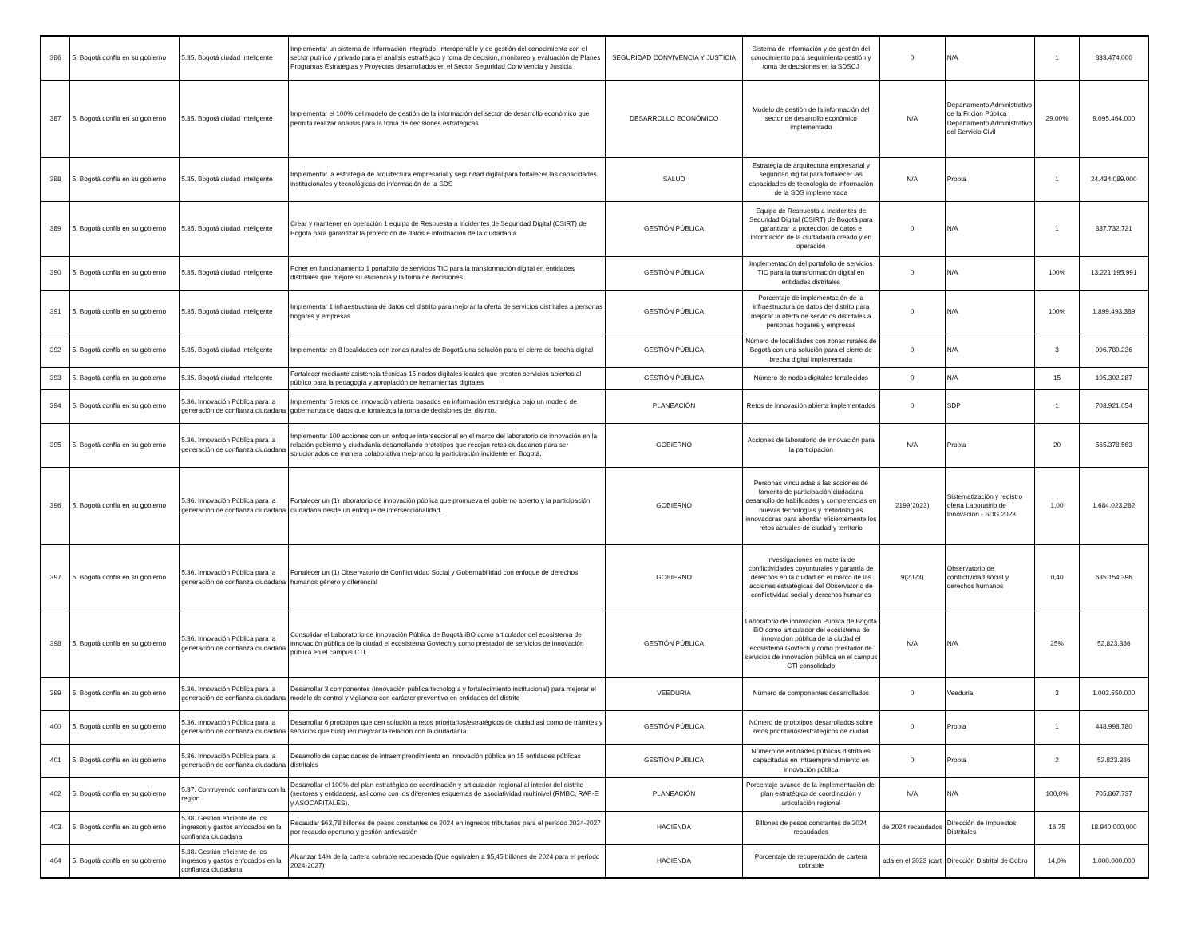| 386 | 5. Bogotá confía en su gobierno | 5.35. Bogotá ciudad Inteligente | Implementar un sistema de información integrado, interoperable y de gestión del conocimiento con el sector publico y privado para el análisis estratégico y toma de decisión, monitoreo y evaluación de Planes Programas Estrategias y Proyectos desarrollados en el Sector Seguridad Convivencia y Justicia | SEGURIDAD CONVIVENCIA Y JUSTICIA | Sistema de Información y de gestión del conocimiento para seguimiento gestión y toma de decisiones en la SDSCJ | 0 | N/A | 1 | 833.474.000 |
| 387 | 5. Bogotá confía en su gobierno | 5.35. Bogotá ciudad Inteligente | Implementar el 100% del modelo de gestión de la información del sector de desarrollo económico que permita realizar análisis para la toma de decisiones estratégicas | DESARROLLO ECONÓMICO | Modelo de gestión de la información del sector de desarrollo económico implementado | N/A | Departamento Administrativo de la Fnción Pública Departamento Administrativo del Servicio Civil | 29,00% | 9.095.464.000 |
| 388 | 5. Bogotá confía en su gobierno | 5.35. Bogotá ciudad Inteligente | Implementar la estrategia de arquitectura empresarial y seguridad digital para fortalecer las capacidades institucionales y tecnológicas de información de la SDS | SALUD | Estrategia de arquitectura empresarial y seguridad digital para fortalecer las capacidades de tecnología de información de la SDS implementada | N/A | Propia | 1 | 24.434.089.000 |
| 389 | 5. Bogotá confía en su gobierno | 5.35. Bogotá ciudad Inteligente | Crear y mantener en operación 1 equipo de Respuesta a Incidentes de Seguridad Digital (CSIRT) de Bogotá para garantizar la protección de datos e información de la ciudadanía | GESTIÓN PÚBLICA | Equipo de Respuesta a Incidentes de Seguridad Digital (CSIRT) de Bogotá para garantizar la protección de datos e información de la ciudadanía creado y en operación | 0 | N/A | 1 | 837.732.721 |
| 390 | 5. Bogotá confía en su gobierno | 5.35. Bogotá ciudad Inteligente | Poner en funcionamiento 1 portafolio de servicios TIC para la transformación digital en entidades distritales que mejore su eficiencia y la toma de decisiones | GESTIÓN PÚBLICA | Implementación del portafolio de servicios TIC para la transformación digital en entidades distritales | 0 | N/A | 100% | 13.221.195.991 |
| 391 | 5. Bogotá confía en su gobierno | 5.35. Bogotá ciudad Inteligente | Implementar 1 infraestructura de datos del distrito para mejorar la oferta de servicios distritales a personas hogares y empresas | GESTIÓN PÚBLICA | Porcentaje de implementación de la infraestructura de datos del distrito para mejorar la oferta de servicios distritales a personas hogares y empresas | 0 | N/A | 100% | 1.899.493.389 |
| 392 | 5. Bogotá confía en su gobierno | 5.35. Bogotá ciudad Inteligente | Implementar en 8 localidades con zonas rurales de Bogotá una solución para el cierre de brecha digital | GESTIÓN PÚBLICA | Número de localidades con zonas rurales de Bogotá con una solución para el cierre de brecha digital implementada | 0 | N/A | 3 | 996.789.236 |
| 393 | 5. Bogotá confía en su gobierno | 5.35. Bogotá ciudad Inteligente | Fortalecer mediante asistencia técnicas 15 nodos digitales locales que presten servicios abiertos al público para la pedagogía y apropiación de herramientas digitales | GESTIÓN PÚBLICA | Número de nodos digitales fortalecidos | 0 | N/A | 15 | 195.302.287 |
| 394 | 5. Bogotá confía en su gobierno | 5.36. Innovación Pública para la generación de confianza ciudadana | Implementar 5 retos de innovación abierta basados en información estratégica bajo un modelo de gobernanza de datos que fortalezca la toma de decisiones del distrito. | PLANEACIÓN | Retos de innovación abierta implementados | 0 | SDP | 1 | 703.921.054 |
| 395 | 5. Bogotá confía en su gobierno | 5.36. Innovación Pública para la generación de confianza ciudadana | Implementar 100 acciones con un enfoque interseccional en el marco del laboratorio de innovación en la relación gobierno y ciudadanía desarrollando prototipos que recojan retos ciudadanos para ser solucionados de manera colaborativa mejorando la participación incidente en Bogotá. | GOBIERNO | Acciones de laboratorio de innovación para la participación | N/A | Propia | 20 | 565.378.563 |
| 396 | 5. Bogotá confía en su gobierno | 5.36. Innovación Pública para la generación de confianza ciudadana | Fortalecer un (1) laboratorio de innovación pública que promueva el gobierno abierto y la participación ciudadana desde un enfoque de interseccionalidad. | GOBIERNO | Personas vinculadas a las acciones de fomento de participación ciudadana desarrollo de habilidades y competencias en nuevas tecnologías y metodologías innovadoras para abordar eficientemente los retos actuales de ciudad y territorio | 2199(2023) | Sistematización y registro oferta Laboratirio de Innovación - SDG 2023 | 1,00 | 1.684.023.282 |
| 397 | 5. Bogotá confía en su gobierno | 5.36. Innovación Pública para la generación de confianza ciudadana | Fortalecer un (1) Observatorio de Conflictividad Social y Gobernabilidad con enfoque de derechos humanos género y diferencial | GOBIERNO | Investigaciones en materia de conflictividades coyunturales y garantía de derechos en la ciudad en el marco de las acciones estratégicas del Observatorio de conflictividad social y derechos humanos | 9(2023) | Observatorio de conflictividad social y derechos humanos | 0,40 | 635.154.396 |
| 398 | 5. Bogotá confía en su gobierno | 5.36. Innovación Pública para la generación de confianza ciudadana | Consolidar el Laboratorio de innovación Pública de Bogotá iBO como articulador del ecosistema de innovación pública de la ciudad el ecosistema Govtech y como prestador de servicios de innovación pública en el campus CTI. | GESTIÓN PÚBLICA | Laboratorio de innovación Pública de Bogotá iBO como articulador del ecosistema de innovación pública de la ciudad el ecosistema Govtech y como prestador de servicios de innovación pública en el campus CTI consolidado | N/A | N/A | 25% | 52.823.386 |
| 399 | 5. Bogotá confía en su gobierno | 5.36. Innovación Pública para la generación de confianza ciudadana | Desarrollar 3 componentes (innovación pública tecnología y fortalecimiento institucional) para mejorar el modelo de control y vigilancia con carácter preventivo en entidades del distrito | VEEDURIA | Número de componentes desarrollados | 0 | Veeduria | 3 | 1.003.650.000 |
| 400 | 5. Bogotá confía en su gobierno | 5.36. Innovación Pública para la generación de confianza ciudadana | Desarrollar 6 prototipos que den solución a retos prioritarios/estratégicos de ciudad así como de trámites y servicios que busquen mejorar la relación con la ciudadanía. | GESTIÓN PÚBLICA | Número de prototipos desarrollados sobre retos prioritarios/estratégicos de ciudad | 0 | Propia | 1 | 448.998.780 |
| 401 | 5. Bogotá confía en su gobierno | 5.36. Innovación Pública para la generación de confianza ciudadana | Desarrollo de capacidades de intraemprendimiento en innovación pública en 15 entidades públicas distritales | GESTIÓN PÚBLICA | Número de entidades públicas distritales capacitadas en intraemprendimiento en innovación pública | 0 | Propia | 2 | 52.823.386 |
| 402 | 5. Bogotá confía en su gobierno | 5.37. Contruyendo confianza con la region | Desarrollar el 100% del plan estratégico de coordinación y articulación regional al interior del distrito (sectores y entidades), así como con los diferentes esquemas de asociatividad multinivel (RMBC, RAP-E y ASOCAPITALES). | PLANEACIÓN | Porcentaje avance de la implementación del plan estratégico de coordinación y articulación regional | N/A | N/A | 100,0% | 705.867.737 |
| 403 | 5. Bogotá confía en su gobierno | 5.38. Gestión eficiente de los ingresos y gastos enfocados en la confianza ciudadana | Recaudar $63,78 billones de pesos constantes de 2024 en ingresos tributarios para el período 2024-2027 por recaudo oportuno y gestión antievasión | HACIENDA | Billones de pesos constantes de 2024 recaudados | de 2024 recaudados | Dirección de Impuestos Distritales | 16,75 | 18.940.000.000 |
| 404 | 5. Bogotá confía en su gobierno | 5.38. Gestión eficiente de los ingresos y gastos enfocados en la confianza ciudadana | Alcanzar 14% de la cartera cobrable recuperada (Que equivalen a $5,45 billones de 2024 para el período 2024-2027) | HACIENDA | Porcentaje de recuperación de cartera cobrable | ada en el 2023 (cart | Dirección Distrital de Cobro | 14,0% | 1.000.000.000 |